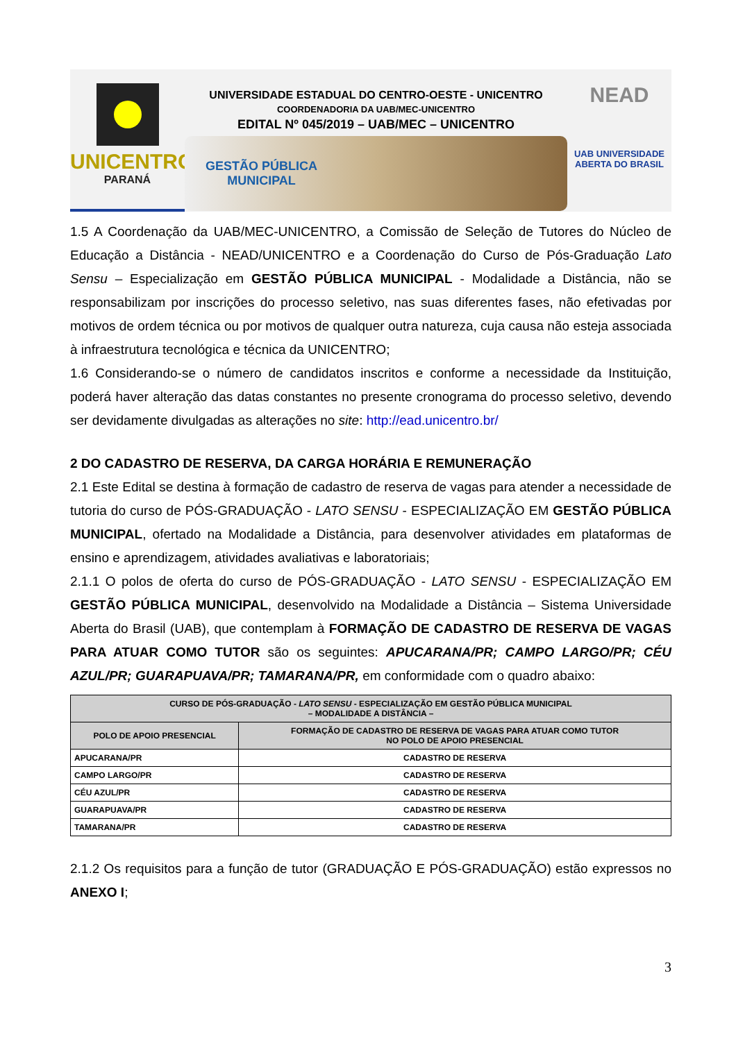UNICENTRO
PARANÁ
UNIVERSIDADE ESTADUAL DO CENTRO-OESTE - UNICENTRO
COORDENADORIA DA UAB/MEC-UNICENTRO
EDITAL Nº 045/2019 – UAB/MEC – UNICENTRO
GESTÃO PÚBLICA
MUNICIPAL
NEAD
UAB UNIVERSIDADE
ABERTA DO BRASIL
1.5 A Coordenação da UAB/MEC-UNICENTRO, a Comissão de Seleção de Tutores do Núcleo de Educação a Distância - NEAD/UNICENTRO e a Coordenação do Curso de Pós-Graduação Lato Sensu – Especialização em GESTÃO PÚBLICA MUNICIPAL - Modalidade a Distância, não se responsabilizam por inscrições do processo seletivo, nas suas diferentes fases, não efetivadas por motivos de ordem técnica ou por motivos de qualquer outra natureza, cuja causa não esteja associada à infraestrutura tecnológica e técnica da UNICENTRO;
1.6 Considerando-se o número de candidatos inscritos e conforme a necessidade da Instituição, poderá haver alteração das datas constantes no presente cronograma do processo seletivo, devendo ser devidamente divulgadas as alterações no site: http://ead.unicentro.br/
2 DO CADASTRO DE RESERVA, DA CARGA HORÁRIA E REMUNERAÇÃO
2.1 Este Edital se destina à formação de cadastro de reserva de vagas para atender a necessidade de tutoria do curso de PÓS-GRADUAÇÃO - LATO SENSU - ESPECIALIZAÇÃO EM GESTÃO PÚBLICA MUNICIPAL, ofertado na Modalidade a Distância, para desenvolver atividades em plataformas de ensino e aprendizagem, atividades avaliativas e laboratoriais;
2.1.1 O polos de oferta do curso de PÓS-GRADUAÇÃO - LATO SENSU - ESPECIALIZAÇÃO EM GESTÃO PÚBLICA MUNICIPAL, desenvolvido na Modalidade a Distância – Sistema Universidade Aberta do Brasil (UAB), que contemplam à FORMAÇÃO DE CADASTRO DE RESERVA DE VAGAS PARA ATUAR COMO TUTOR são os seguintes: APUCARANA/PR; CAMPO LARGO/PR; CÉU AZUL/PR; GUARAPUAVA/PR; TAMARANA/PR, em conformidade com o quadro abaixo:
| CURSO DE PÓS-GRADUAÇÃO - LATO SENSU - ESPECIALIZAÇÃO EM GESTÃO PÚBLICA MUNICIPAL – MODALIDADE A DISTÂNCIA – | |
| --- | --- |
| POLO DE APOIO PRESENCIAL | FORMAÇÃO DE CADASTRO DE RESERVA DE VAGAS PARA ATUAR COMO TUTOR NO POLO DE APOIO PRESENCIAL |
| APUCARANA/PR | CADASTRO DE RESERVA |
| CAMPO LARGO/PR | CADASTRO DE RESERVA |
| CÉU AZUL/PR | CADASTRO DE RESERVA |
| GUARAPUAVA/PR | CADASTRO DE RESERVA |
| TAMARANA/PR | CADASTRO DE RESERVA |
2.1.2 Os requisitos para a função de tutor (GRADUAÇÃO E PÓS-GRADUAÇÃO) estão expressos no ANEXO I;
3